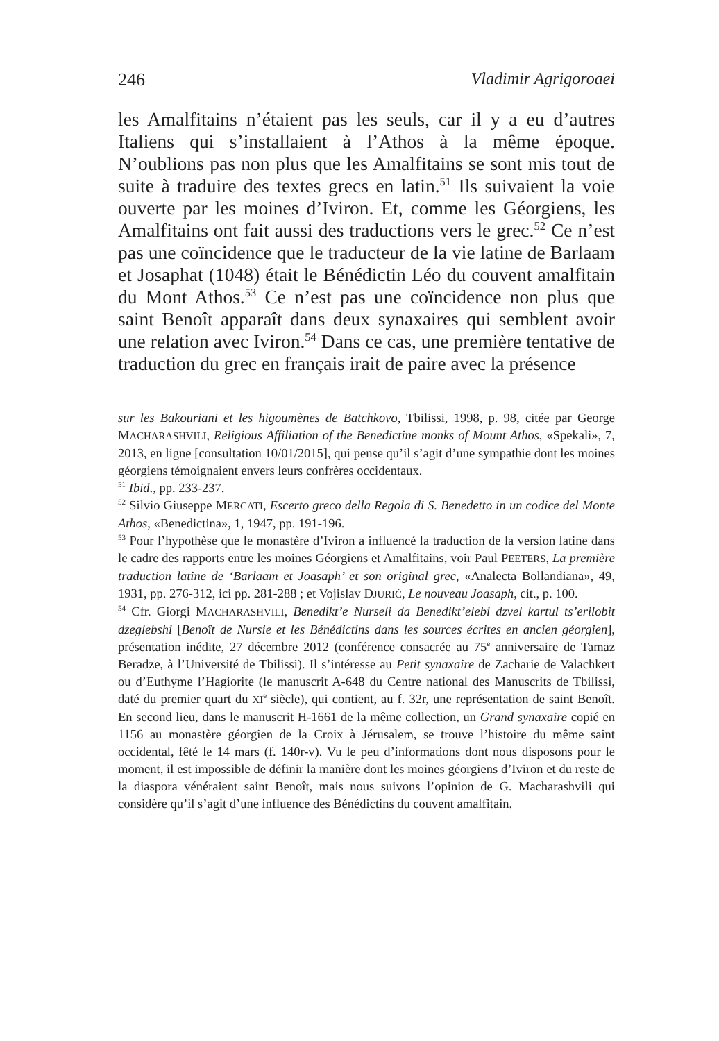246 Vladimir Agrigoroaei
les Amalfitains n’étaient pas les seuls, car il y a eu d’autres Italiens qui s’installaient à l’Athos à la même époque. N’oublions pas non plus que les Amalfitains se sont mis tout de suite à traduire des textes grecs en latin.<sup>51</sup> Ils suivaient la voie ouverte par les moines d’Iviron. Et, comme les Géorgiens, les Amalfitains ont fait aussi des traductions vers le grec.<sup>52</sup> Ce n’est pas une coïncidence que le traducteur de la vie latine de Barlaam et Josaphat (1048) était le Bénédictin Léo du couvent amalfitain du Mont Athos.<sup>53</sup> Ce n’est pas une coïncidence non plus que saint Benoît apparaît dans deux synaxaires qui semblent avoir une relation avec Iviron.<sup>54</sup> Dans ce cas, une première tentative de traduction du grec en français irait de paire avec la présence
sur les Bakouriani et les higoumènes de Batchkovo, Tbilissi, 1998, p. 98, citée par George MACHARASHVILI, Religious Affiliation of the Benedictine monks of Mount Athos, «Spekali», 7, 2013, en ligne [consultation 10/01/2015], qui pense qu’il s’agit d’une sympathie dont les moines géorgiens témoignaient envers leurs confrères occidentaux.
<sup>51</sup> Ibid., pp. 233-237.
<sup>52</sup> Silvio Giuseppe MERCATI, Escerto greco della Regola di S. Benedetto in un codice del Monte Athos, «Benedictina», 1, 1947, pp. 191-196.
<sup>53</sup> Pour l’hypothèse que le monastère d’Iviron a influencé la traduction de la version latine dans le cadre des rapports entre les moines Géorgiens et Amalfitains, voir Paul PEETERS, La première traduction latine de ‘Barlaam et Joasaph’ et son original grec, «Analecta Bollandiana», 49, 1931, pp. 276-312, ici pp. 281-288 ; et Vojislav DJURIĆ, Le nouveau Joasaph, cit., p. 100.
<sup>54</sup> Cfr. Giorgi MACHARASHVILI, Benedikt’e Nurseli da Benedikt’elebi dzvel kartul ts’erilobit dzeglebshi [Benoît de Nursie et les Bénédictins dans les sources écrites en ancien géorgien], présentation inédite, 27 décembre 2012 (conférence consacrée au 75<sup>e</sup> anniversaire de Tamaz Beradze, à l’Université de Tbilissi). Il s’intéresse au Petit synaxaire de Zacharie de Valachkert ou d’Euthyme l’Hagiorite (le manuscrit A-648 du Centre national des Manuscrits de Tbilissi, daté du premier quart du XI<sup>e</sup> siècle), qui contient, au f. 32r, une représentation de saint Benoît. En second lieu, dans le manuscrit H-1661 de la même collection, un Grand synaxaire copié en 1156 au monastère géorgien de la Croix à Jérusalem, se trouve l’histoire du même saint occidental, fêté le 14 mars (f. 140r-v). Vu le peu d’informations dont nous disposons pour le moment, il est impossible de définir la manière dont les moines géorgiens d’Iviron et du reste de la diaspora vénéraient saint Benoît, mais nous suivons l’opinion de G. Macharashvili qui considère qu’il s’agit d’une influence des Bénédictins du couvent amalfitain.